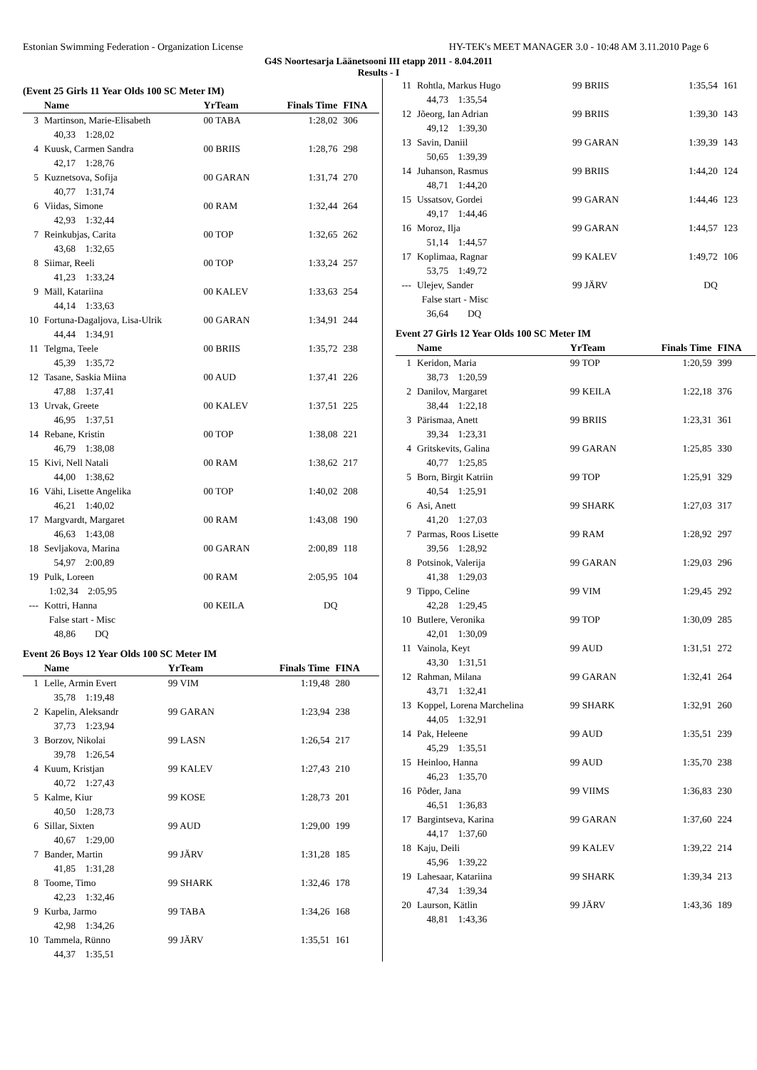Estonian Swimming Federation - Organization License HY-TEK's MEET MANAGER 3.0 - 10:48 AM 3.11.2010 Page 6
G4S Noortesarja Läänetsooni III etapp 2011 - 8.04.2011
Results - I
(Event 25 Girls 11 Year Olds 100 SC Meter IM)
| | Name | YrTeam | Finals Time | FINA |
| --- | --- | --- | --- | --- |
| 3 | Martinson, Marie-Elisabeth | 00 TABA | 1:28,02 | 306 |
| | 40,33 1:28,02 | | | |
| 4 | Kuusk, Carmen Sandra | 00 BRIIS | 1:28,76 | 298 |
| | 42,17 1:28,76 | | | |
| 5 | Kuznetsova, Sofija | 00 GARAN | 1:31,74 | 270 |
| | 40,77 1:31,74 | | | |
| 6 | Viidas, Simone | 00 RAM | 1:32,44 | 264 |
| | 42,93 1:32,44 | | | |
| 7 | Reinkubjas, Carita | 00 TOP | 1:32,65 | 262 |
| | 43,68 1:32,65 | | | |
| 8 | Siimar, Reeli | 00 TOP | 1:33,24 | 257 |
| | 41,23 1:33,24 | | | |
| 9 | Mäll, Katariina | 00 KALEV | 1:33,63 | 254 |
| | 44,14 1:33,63 | | | |
| 10 | Fortuna-Dagaljova, Lisa-Ulrik | 00 GARAN | 1:34,91 | 244 |
| | 44,44 1:34,91 | | | |
| 11 | Telgma, Teele | 00 BRIIS | 1:35,72 | 238 |
| | 45,39 1:35,72 | | | |
| 12 | Tasane, Saskia Miina | 00 AUD | 1:37,41 | 226 |
| | 47,88 1:37,41 | | | |
| 13 | Urvak, Greete | 00 KALEV | 1:37,51 | 225 |
| | 46,95 1:37,51 | | | |
| 14 | Rebane, Kristin | 00 TOP | 1:38,08 | 221 |
| | 46,79 1:38,08 | | | |
| 15 | Kivi, Nell Natali | 00 RAM | 1:38,62 | 217 |
| | 44,00 1:38,62 | | | |
| 16 | Vähi, Lisette Angelika | 00 TOP | 1:40,02 | 208 |
| | 46,21 1:40,02 | | | |
| 17 | Margvardt, Margaret | 00 RAM | 1:43,08 | 190 |
| | 46,63 1:43,08 | | | |
| 18 | Sevljakova, Marina | 00 GARAN | 2:00,89 | 118 |
| | 54,97 2:00,89 | | | |
| 19 | Pulk, Loreen | 00 RAM | 2:05,95 | 104 |
| | 1:02,34 2:05,95 | | | |
| --- | Kottri, Hanna | 00 KEILA | DQ | |
| | False start - Misc | | | |
| | 48,86 DQ | | | |
Event 26 Boys 12 Year Olds 100 SC Meter IM
| | Name | YrTeam | Finals Time | FINA |
| --- | --- | --- | --- | --- |
| 1 | Lelle, Armin Evert | 99 VIM | 1:19,48 | 280 |
| | 35,78 1:19,48 | | | |
| 2 | Kapelin, Aleksandr | 99 GARAN | 1:23,94 | 238 |
| | 37,73 1:23,94 | | | |
| 3 | Borzov, Nikolai | 99 LASN | 1:26,54 | 217 |
| | 39,78 1:26,54 | | | |
| 4 | Kuum, Kristjan | 99 KALEV | 1:27,43 | 210 |
| | 40,72 1:27,43 | | | |
| 5 | Kalme, Kiur | 99 KOSE | 1:28,73 | 201 |
| | 40,50 1:28,73 | | | |
| 6 | Sillar, Sixten | 99 AUD | 1:29,00 | 199 |
| | 40,67 1:29,00 | | | |
| 7 | Bander, Martin | 99 JÄRV | 1:31,28 | 185 |
| | 41,85 1:31,28 | | | |
| 8 | Toome, Timo | 99 SHARK | 1:32,46 | 178 |
| | 42,23 1:32,46 | | | |
| 9 | Kurba, Jarmo | 99 TABA | 1:34,26 | 168 |
| | 42,98 1:34,26 | | | |
| 10 | Tammela, Rünno | 99 JÄRV | 1:35,51 | 161 |
| | 44,37 1:35,51 | | | |
| 11 | Rohtla, Markus Hugo | 99 BRIIS | 1:35,54 | 161 |
| | 44,73 1:35,54 | | | |
| 12 | Jõeorg, Ian Adrian | 99 BRIIS | 1:39,30 | 143 |
| | 49,12 1:39,30 | | | |
| 13 | Savin, Daniil | 99 GARAN | 1:39,39 | 143 |
| | 50,65 1:39,39 | | | |
| 14 | Juhanson, Rasmus | 99 BRIIS | 1:44,20 | 124 |
| | 48,71 1:44,20 | | | |
| 15 | Ussatsov, Gordei | 99 GARAN | 1:44,46 | 123 |
| | 49,17 1:44,46 | | | |
| 16 | Moroz, Ilja | 99 GARAN | 1:44,57 | 123 |
| | 51,14 1:44,57 | | | |
| 17 | Koplimaa, Ragnar | 99 KALEV | 1:49,72 | 106 |
| | 53,75 1:49,72 | | | |
| --- | Ulejev, Sander | 99 JÄRV | DQ | |
| | False start - Misc | | | |
| | 36,64 DQ | | | |
Event 27 Girls 12 Year Olds 100 SC Meter IM
| | Name | YrTeam | Finals Time | FINA |
| --- | --- | --- | --- | --- |
| 1 | Keridon, Maria | 99 TOP | 1:20,59 | 399 |
| | 38,73 1:20,59 | | | |
| 2 | Danilov, Margaret | 99 KEILA | 1:22,18 | 376 |
| | 38,44 1:22,18 | | | |
| 3 | Pärismaa, Anett | 99 BRIIS | 1:23,31 | 361 |
| | 39,34 1:23,31 | | | |
| 4 | Gritskevits, Galina | 99 GARAN | 1:25,85 | 330 |
| | 40,77 1:25,85 | | | |
| 5 | Born, Birgit Katriin | 99 TOP | 1:25,91 | 329 |
| | 40,54 1:25,91 | | | |
| 6 | Asi, Anett | 99 SHARK | 1:27,03 | 317 |
| | 41,20 1:27,03 | | | |
| 7 | Parmas, Roos Lisette | 99 RAM | 1:28,92 | 297 |
| | 39,56 1:28,92 | | | |
| 8 | Potsinok, Valerija | 99 GARAN | 1:29,03 | 296 |
| | 41,38 1:29,03 | | | |
| 9 | Tippo, Celine | 99 VIM | 1:29,45 | 292 |
| | 42,28 1:29,45 | | | |
| 10 | Butlere, Veronika | 99 TOP | 1:30,09 | 285 |
| | 42,01 1:30,09 | | | |
| 11 | Vainola, Keyt | 99 AUD | 1:31,51 | 272 |
| | 43,30 1:31,51 | | | |
| 12 | Rahman, Milana | 99 GARAN | 1:32,41 | 264 |
| | 43,71 1:32,41 | | | |
| 13 | Koppel, Lorena Marchelina | 99 SHARK | 1:32,91 | 260 |
| | 44,05 1:32,91 | | | |
| 14 | Pak, Heleene | 99 AUD | 1:35,51 | 239 |
| | 45,29 1:35,51 | | | |
| 15 | Heinloo, Hanna | 99 AUD | 1:35,70 | 238 |
| | 46,23 1:35,70 | | | |
| 16 | Põder, Jana | 99 VIIMS | 1:36,83 | 230 |
| | 46,51 1:36,83 | | | |
| 17 | Bargintseva, Karina | 99 GARAN | 1:37,60 | 224 |
| | 44,17 1:37,60 | | | |
| 18 | Kaju, Deili | 99 KALEV | 1:39,22 | 214 |
| | 45,96 1:39,22 | | | |
| 19 | Lahesaar, Katariina | 99 SHARK | 1:39,34 | 213 |
| | 47,34 1:39,34 | | | |
| 20 | Laurson, Kätlin | 99 JÄRV | 1:43,36 | 189 |
| | 48,81 1:43,36 | | | |